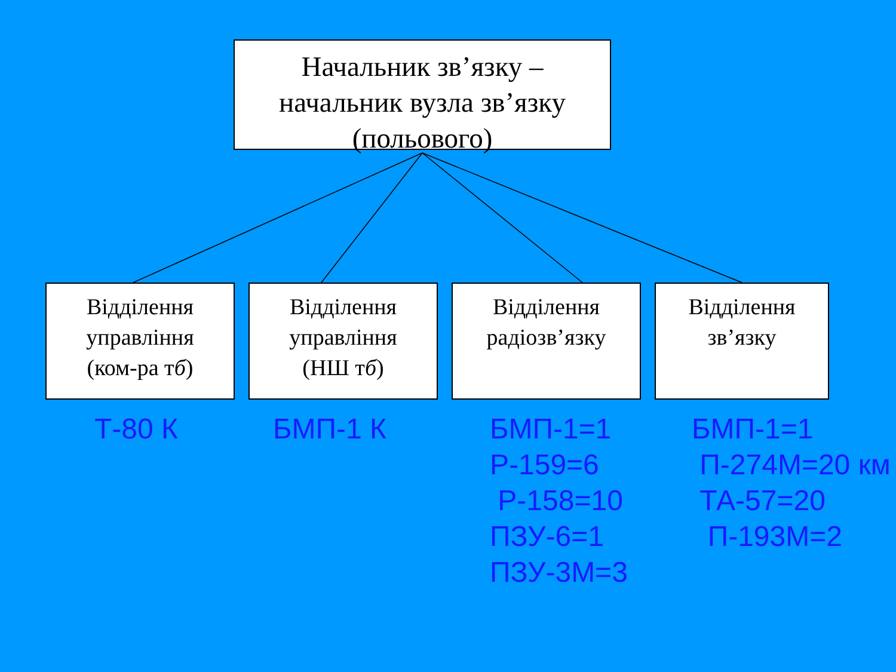Начальник зв’язку –
начальник вузла зв’язку
(польового)
Відділення
управління
(ком-ра тб)
Відділення
управління
(НШ тб)
Відділення
радіозв’язку
Відділення
зв’язку
Т-80 К БМП-1 К
БМП-1=1
Р-159=6
Р-158=10
ПЗУ-6=1
ПЗУ-3М=3
БМП-1=1
П-274М=20 км
ТА-57=20
П-193М=2